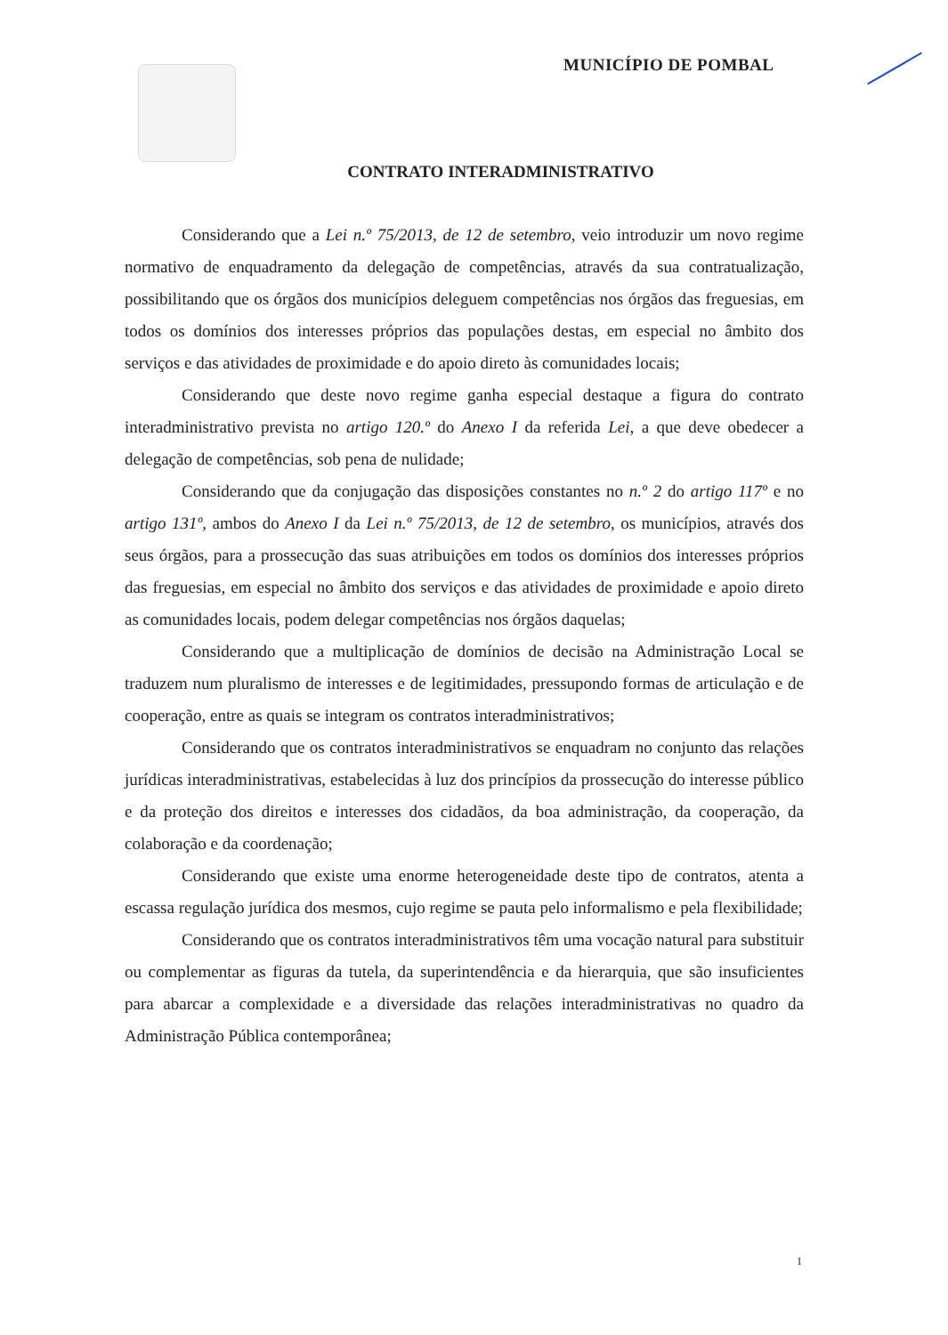MUNICÍPIO DE POMBAL
CONTRATO INTERADMINISTRATIVO
Considerando que a Lei n.º 75/2013, de 12 de setembro, veio introduzir um novo regime normativo de enquadramento da delegação de competências, através da sua contratualização, possibilitando que os órgãos dos municípios deleguem competências nos órgãos das freguesias, em todos os domínios dos interesses próprios das populações destas, em especial no âmbito dos serviços e das atividades de proximidade e do apoio direto às comunidades locais;
Considerando que deste novo regime ganha especial destaque a figura do contrato interadministrativo prevista no artigo 120.º do Anexo I da referida Lei, a que deve obedecer a delegação de competências, sob pena de nulidade;
Considerando que da conjugação das disposições constantes no n.º 2 do artigo 117º e no artigo 131º, ambos do Anexo I da Lei n.º 75/2013, de 12 de setembro, os municípios, através dos seus órgãos, para a prossecução das suas atribuições em todos os domínios dos interesses próprios das freguesias, em especial no âmbito dos serviços e das atividades de proximidade e apoio direto as comunidades locais, podem delegar competências nos órgãos daquelas;
Considerando que a multiplicação de domínios de decisão na Administração Local se traduzem num pluralismo de interesses e de legitimidades, pressupondo formas de articulação e de cooperação, entre as quais se integram os contratos interadministrativos;
Considerando que os contratos interadministrativos se enquadram no conjunto das relações jurídicas interadministrativas, estabelecidas à luz dos princípios da prossecução do interesse público e da proteção dos direitos e interesses dos cidadãos, da boa administração, da cooperação, da colaboração e da coordenação;
Considerando que existe uma enorme heterogeneidade deste tipo de contratos, atenta a escassa regulação jurídica dos mesmos, cujo regime se pauta pelo informalismo e pela flexibilidade;
Considerando que os contratos interadministrativos têm uma vocação natural para substituir ou complementar as figuras da tutela, da superintendência e da hierarquia, que são insuficientes para abarcar a complexidade e a diversidade das relações interadministrativas no quadro da Administração Pública contemporânea;
1